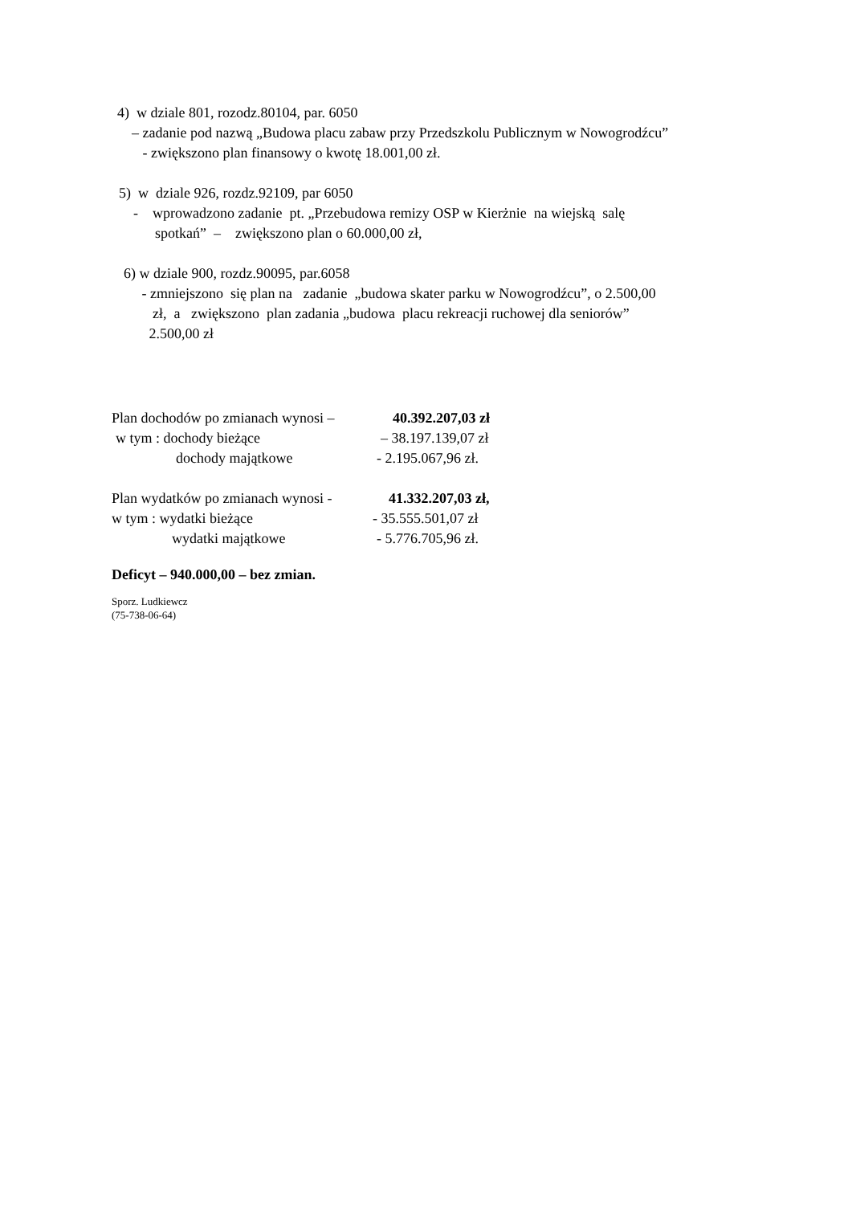4) w dziale 801, rozodz.80104, par. 6050
– zadanie pod nazwą „Budowa placu zabaw przy Przedszkolu Publicznym w Nowogrodźcu”
- zwiększono plan finansowy o kwotę 18.001,00 zł.
5) w dziale 926, rozdz.92109, par 6050
- wprowadzono zadanie pt. „Przebudowa remizy OSP w Kierżnie na wiejską salę
spotkań” – zwiększono plan o 60.000,00 zł,
6) w dziale 900, rozdz.90095, par.6058
- zmniejszono się plan na zadanie „budowa skater parku w Nowogrodźcu”, o 2.500,00
zł, a zwiększono plan zadania „budowa placu rekreacji ruchowej dla seniorów”
2.500,00 zł
Plan dochodów po zmianach wynosi – 40.392.207,03 zł
w tym : dochody bieżące – 38.197.139,07 zł
dochody majątkowe - 2.195.067,96 zł.
Plan wydatków po zmianach wynosi - 41.332.207,03 zł,
w tym : wydatki bieżące - 35.555.501,07 zł
wydatki majątkowe - 5.776.705,96 zł.
Deficyt – 940.000,00 – bez zmian.
Sporz. Ludkiewcz
(75-738-06-64)